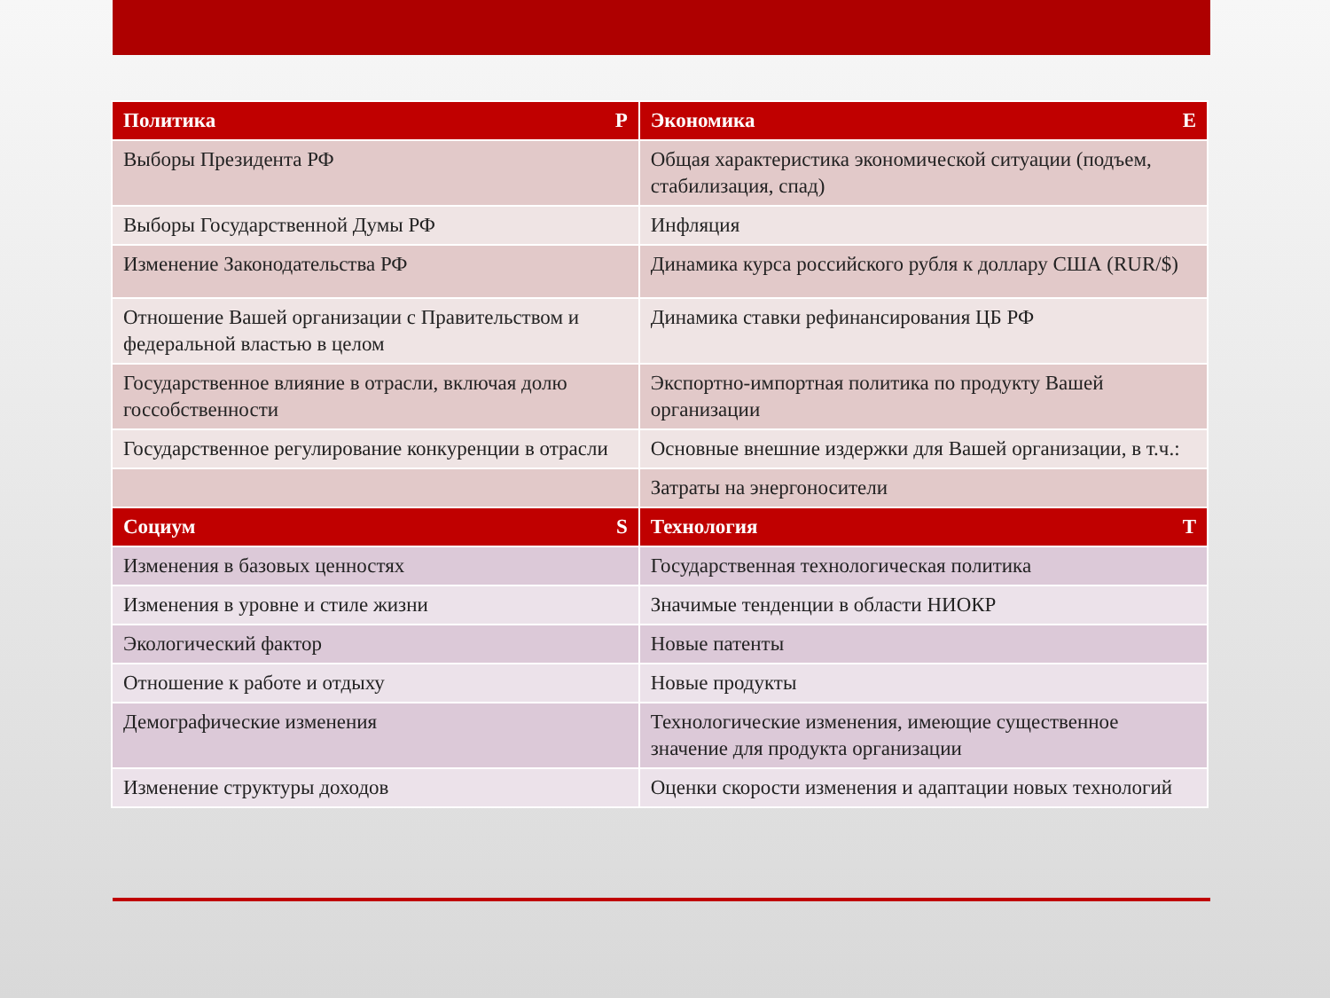| Политика P | Экономика E |
| --- | --- |
| Выборы Президента РФ | Общая характеристика экономической ситуации (подъем, стабилизация, спад) |
| Выборы Государственной Думы РФ | Инфляция |
| Изменение Законодательства РФ | Динамика курса российского рубля к доллару США (RUR/$) |
| Отношение Вашей организации с Правительством и федеральной властью в целом | Динамика ставки рефинансирования ЦБ РФ |
| Государственное влияние в отрасли, включая долю госсобственности | Экспортно-импортная политика по продукту Вашей организации |
| Государственное регулирование конкуренции в отрасли | Основные внешние издержки для Вашей организации, в т.ч.: |
| | Затраты на энергоносители |
| Социум S | Технология T |
| Изменения в базовых ценностях | Государственная технологическая политика |
| Изменения в уровне и стиле жизни | Значимые тенденции в области НИОКР |
| Экологический фактор | Новые патенты |
| Отношение к работе и отдыху | Новые продукты |
| Демографические изменения | Технологические изменения, имеющие существенное значение для продукта организации |
| Изменение структуры доходов | Оценки скорости изменения и адаптации новых технологий |